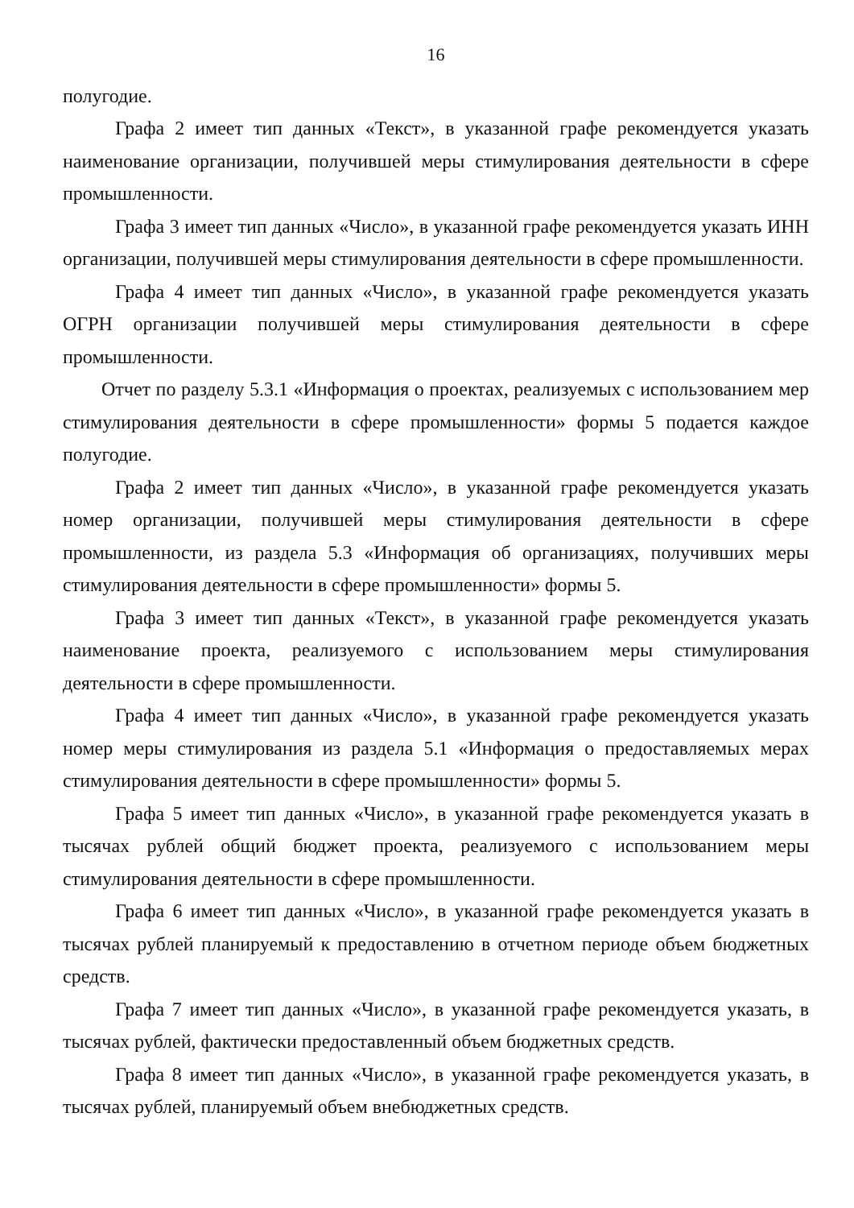16
полугодие.
Графа 2 имеет тип данных «Текст», в указанной графе рекомендуется указать наименование организации, получившей меры стимулирования деятельности в сфере промышленности.
Графа 3 имеет тип данных «Число», в указанной графе рекомендуется указать ИНН организации, получившей меры стимулирования деятельности в сфере промышленности.
Графа 4 имеет тип данных «Число», в указанной графе рекомендуется указать ОГРН организации получившей меры стимулирования деятельности в сфере промышленности.
Отчет по разделу 5.3.1 «Информация о проектах, реализуемых с использованием мер стимулирования деятельности в сфере промышленности» формы 5 подается каждое полугодие.
Графа 2 имеет тип данных «Число», в указанной графе рекомендуется указать номер организации, получившей меры стимулирования деятельности в сфере промышленности, из раздела 5.3 «Информация об организациях, получивших меры стимулирования деятельности в сфере промышленности» формы 5.
Графа 3 имеет тип данных «Текст», в указанной графе рекомендуется указать наименование проекта, реализуемого с использованием меры стимулирования деятельности в сфере промышленности.
Графа 4 имеет тип данных «Число», в указанной графе рекомендуется указать номер меры стимулирования из раздела 5.1 «Информация о предоставляемых мерах стимулирования деятельности в сфере промышленности» формы 5.
Графа 5 имеет тип данных «Число», в указанной графе рекомендуется указать в тысячах рублей общий бюджет проекта, реализуемого с использованием меры стимулирования деятельности в сфере промышленности.
Графа 6 имеет тип данных «Число», в указанной графе рекомендуется указать в тысячах рублей планируемый к предоставлению в отчетном периоде объем бюджетных средств.
Графа 7 имеет тип данных «Число», в указанной графе рекомендуется указать, в тысячах рублей, фактически предоставленный объем бюджетных средств.
Графа 8 имеет тип данных «Число», в указанной графе рекомендуется указать, в тысячах рублей, планируемый объем внебюджетных средств.